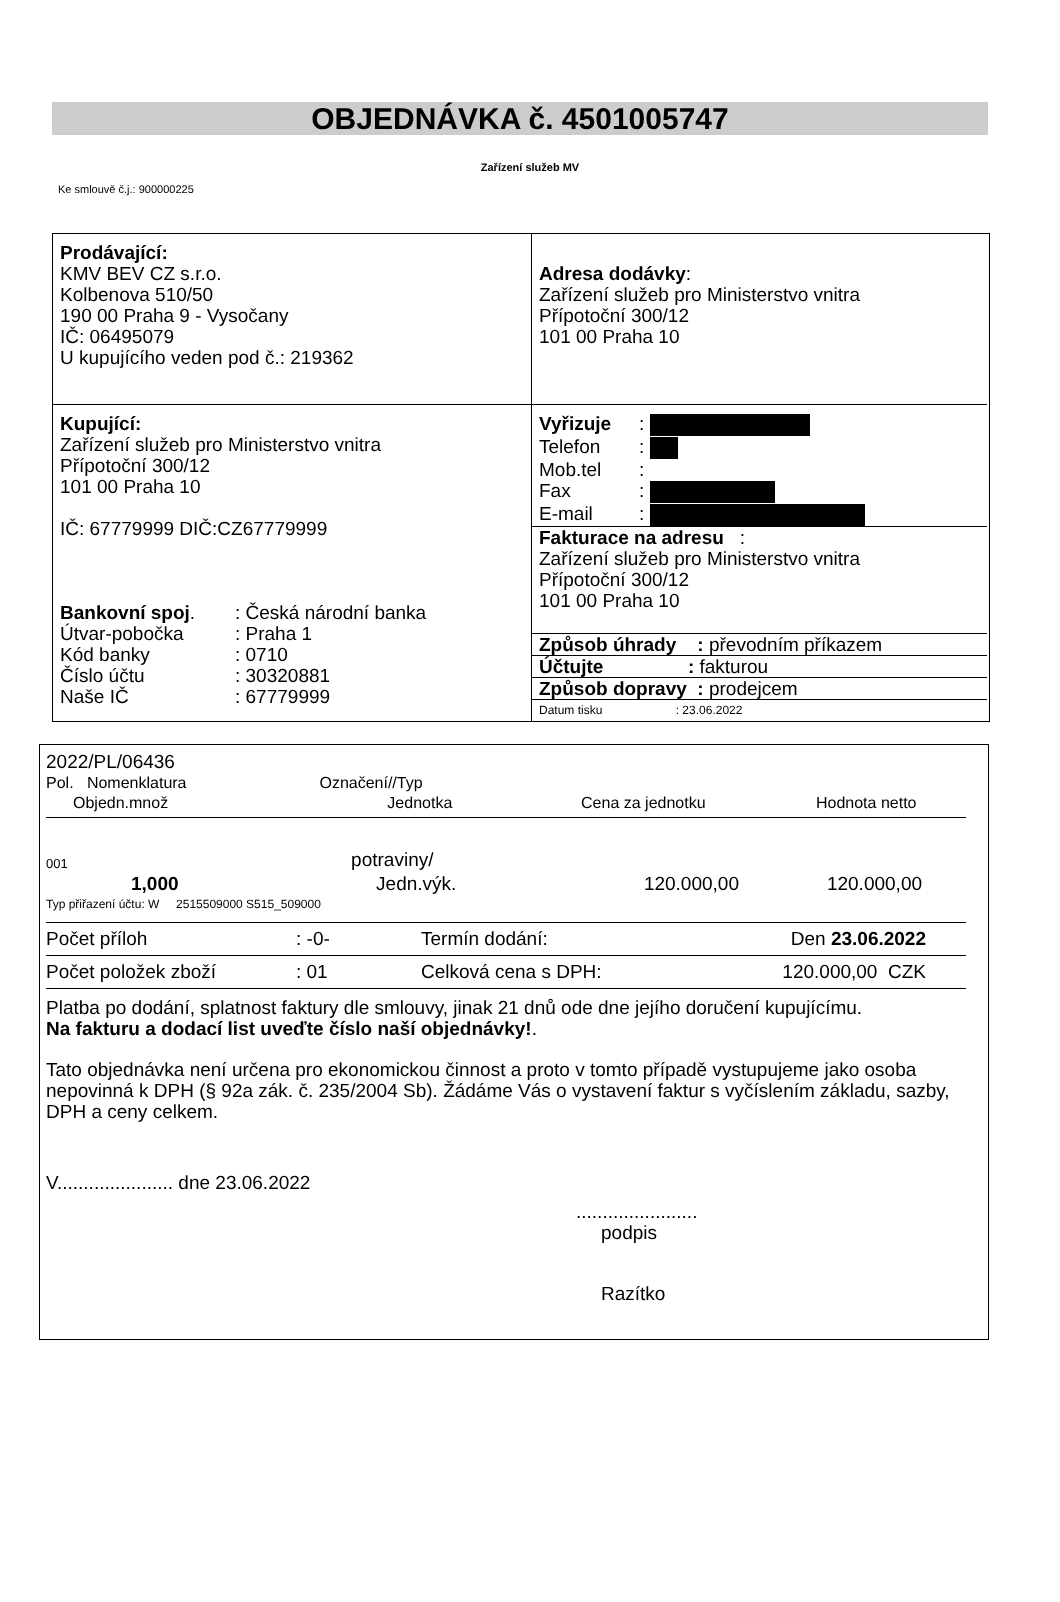OBJEDNÁVKA č. 4501005747
Zařízení služeb MV
Ke smlouvě č.j.: 900000225
Prodávající:
KMV BEV CZ s.r.o.
Kolbenova 510/50
190 00 Praha 9 - Vysočany
IČ: 06495079
U kupujícího veden pod č.: 219362
Adresa dodávky:
Zařízení služeb pro Ministerstvo vnitra
Přípotoční 300/12
101 00 Praha 10
Kupující:
Zařízení služeb pro Ministerstvo vnitra
Přípotoční 300/12
101 00 Praha 10
IČ: 67779999 DIČ:CZ67779999
Bankovní spoj.: Česká národní banka Útvar-pobočka: Praha 1 Kód banky: 0710 Číslo účtu: 30320881 Naše IČ: 67779999
Vyřizuje: Telefon: Mob.tel: Fax: E-mail:
Fakturace na adresu :
Zařízení služeb pro Ministerstvo vnitra
Přípotoční 300/12
101 00 Praha 10
Způsob úhrady : převodním příkazem
Účtujte : fakturou
Způsob dopravy : prodejcem
Datum tisku : 23.06.2022
2022/PL/06436
| Pol. Nomenklatura | Označení//Typ | | |
| Objedn.množ | Jednotka | Cena za jednotku | Hodnota netto |
| 001 | potraviny/ | | |
| 1,000 | Jedn.výk. | 120.000,00 | 120.000,00 |
| Typ přiřazení účtu: W 2515509000 S515_509000 | | | |
| Počet příloh | : -0- | Termín dodání: | Den 23.06.2022 |
| Počet položek zboží | : 01 | Celková cena s DPH: | 120.000,00 CZK |
Platba po dodání, splatnost faktury dle smlouvy, jinak 21 dnů ode dne jejího doručení kupujícímu.
Na fakturu a dodací list uveďte číslo naší objednávky!.
Tato objednávka není určena pro ekonomickou činnost a proto v tomto případě vystupujeme jako osoba nepovinná k DPH (§ 92a zák. č. 235/2004 Sb). Žádáme Vás o vystavení faktur s vyčíslením základu, sazby, DPH a ceny celkem.
V...................... dne 23.06.2022
.......................
podpis
Razítko